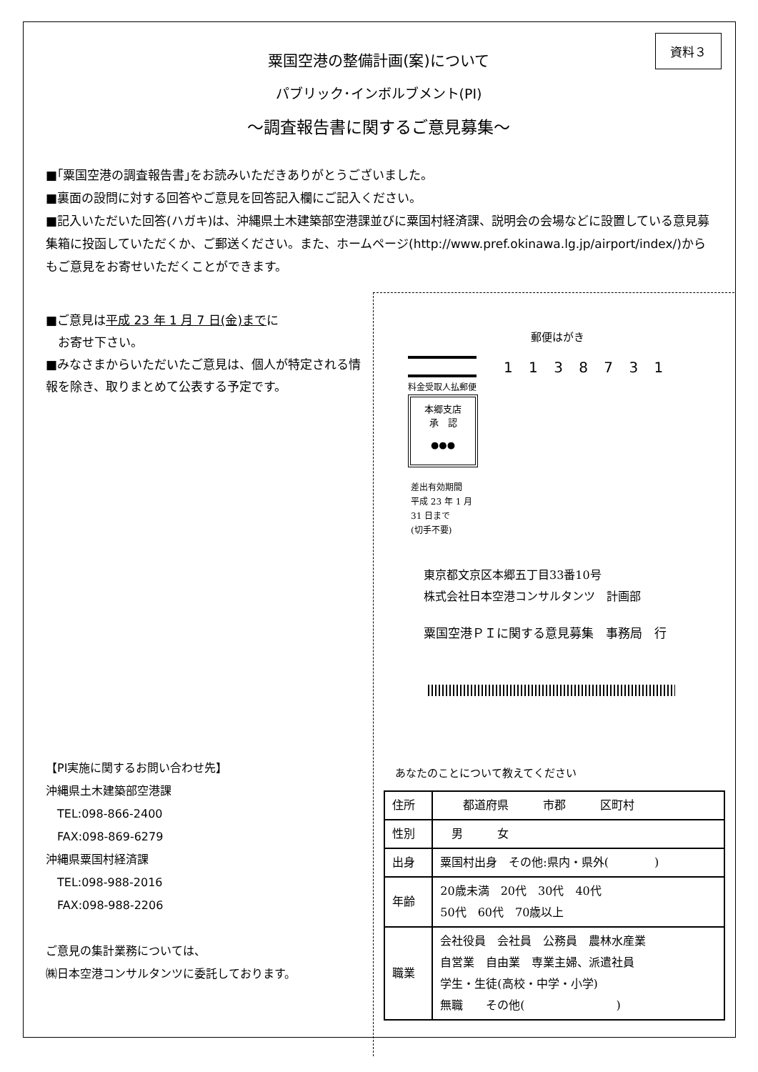資料３
粟国空港の整備計画(案)について
パブリック･インボルブメント(PI)
～調査報告書に関するご意見募集～
■｢粟国空港の調査報告書｣をお読みいただきありがとうございました。
■裏面の設問に対する回答やご意見を回答記入欄にご記入ください。
■記入いただいた回答(ハガキ)は、沖縄県土木建築部空港課並びに粟国村経済課、説明会の会場などに設置している意見募集箱に投函していただくか、ご郵送ください。また、ホームページ(http://www.pref.okinawa.lg.jp/airport/index/)からもご意見をお寄せいただくことができます。
■ご意見は平成 23 年 1 月 7 日(金)までに
　お寄せ下さい。
■みなさまからいただいたご意見は、個人が特定される情報を除き、取りまとめて公表する予定です。
【PI実施に関するお問い合わせ先】
沖縄県土木建築部空港課
　TEL:098-866-2400
　FAX:098-869-6279
沖縄県粟国村経済課
　TEL:098-988-2016
　FAX:098-988-2206
ご意見の集計業務については、
㈱日本空港コンサルタンツに委託しております。
郵便はがき
1 1 3 8 7 3 1
料金受取人払郵便
本郷支店
承　認
●●●
差出有効期間
平成 23 年 1 月
31 日まで
(切手不要)
東京都文京区本郷五丁目33番10号
株式会社日本空港コンサルタンツ　計画部
粟国空港ＰＩに関する意見募集　事務局　行
あなたのことについて教えてください
| 住所 | 都道府県 市郡 区町村 |
| 性別 | 男 女 |
| 出身 | 粟国村出身 その他:県内・県外( ) |
| 年齢 | 20歳未満 20代 30代 40代 50代 60代 70歳以上 |
| 職業 | 会社役員 会社員 公務員 農林水産業 自営業 自由業 専業主婦、派遣社員 学生・生徒(高校・中学・小学) 無職 その他( ) |